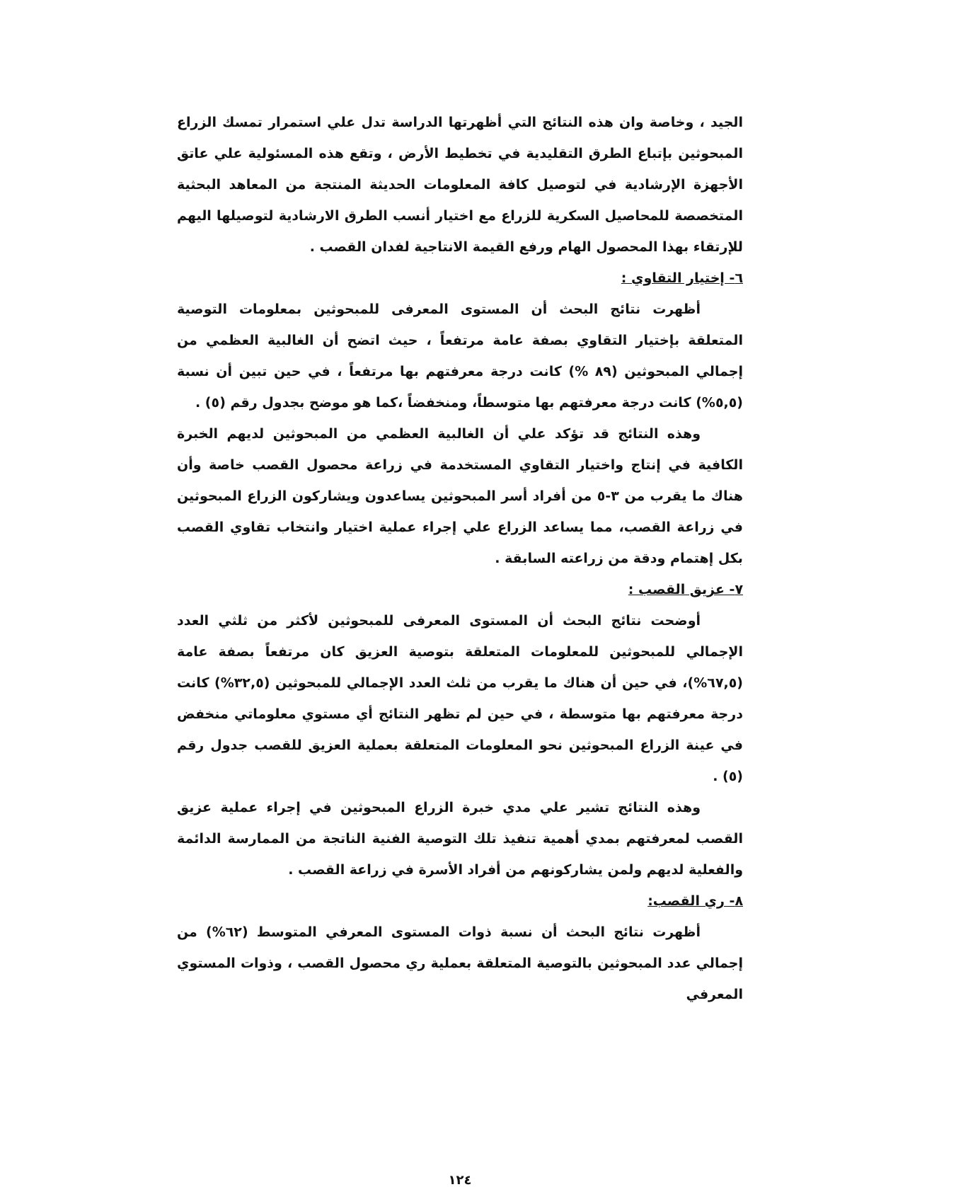الجيد ، وخاصة وان هذه النتائج التي أظهرتها الدراسة تدل علي استمرار تمسك الزراع المبحوثين بإتباع الطرق التقليدية في تخطيط الأرض ، وتقع هذه المسئولية علي عاتق الأجهزة الإرشادية في لتوصيل كافة المعلومات الحديثة المنتجة من المعاهد البحثية المتخصصة للمحاصيل السكرية للزراع مع اختيار أنسب الطرق الارشادية لتوصيلها اليهم للإرتقاء بهذا المحصول الهام ورفع القيمة الانتاجية لفدان القصب .
٦- إختيار التقاوي :
أظهرت نتائج البحث أن المستوى المعرفى للمبحوثين بمعلومات التوصية المتعلقة بإختيار التقاوي بصفة عامة مرتفعاً ، حيث اتضح أن الغالبية العظمي من إجمالي المبحوثين (٨٩ %) كانت درجة معرفتهم بها مرتفعاً ، في حين تبين أن نسبة (٥,٥%) كانت درجة معرفتهم بها متوسطاً، ومنخفضاً ،كما هو موضح بجدول رقم (٥) .
وهذه النتائج قد تؤكد علي أن الغالبية العظمي من المبحوثين لديهم الخبرة الكافية في إنتاج واختيار التقاوي المستخدمة في زراعة محصول القصب خاصة وأن هناك ما يقرب من ٣-٥ من أفراد أسر المبحوثين يساعدون ويشاركون الزراع المبحوثين في زراعة القصب، مما يساعد الزراع علي إجراء عملية اختيار وانتخاب تقاوي القصب بكل إهتمام ودقة من زراعته السابقة .
٧- عزيق القصب :
أوضحت نتائج البحث أن المستوى المعرفى للمبحوثين لأكثر من ثلثي العدد الإجمالي للمبحوثين للمعلومات المتعلقة بتوصية العزيق كان مرتفعاً بصفة عامة (٦٧,٥%)، في حين أن هناك ما يقرب من ثلث العدد الإجمالي للمبحوثين (٣٢,٥%) كانت درجة معرفتهم بها متوسطة ، في حين لم تظهر النتائج أي مستوي معلوماتي منخفض في عينة الزراع المبحوثين نحو المعلومات المتعلقة بعملية العزيق للقصب جدول رقم (٥) .
وهذه النتائج تشير علي مدي خبرة الزراع المبحوثين في إجراء عملية عزيق القصب لمعرفتهم بمدي أهمية تنفيذ تلك التوصية الفنية الناتجة من الممارسة الدائمة والفعلية لديهم ولمن يشاركونهم من أفراد الأسرة في زراعة القصب .
٨- ري القصب:
أظهرت نتائج البحث أن نسبة ذوات المستوى المعرفي المتوسط (٦٢%) من إجمالي عدد المبحوثين بالتوصية المتعلقة بعملية ري محصول القصب ، وذوات المستوي المعرفي
١٢٤